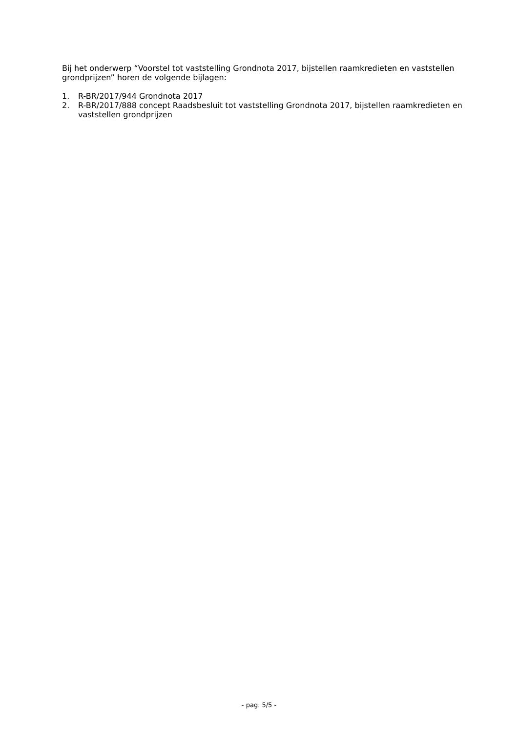Bij het onderwerp “Voorstel tot vaststelling Grondnota 2017, bijstellen raamkredieten en vaststellen grondprijzen” horen de volgende bijlagen:
1. R-BR/2017/944 Grondnota 2017
2. R-BR/2017/888 concept Raadsbesluit tot vaststelling Grondnota 2017, bijstellen raamkredieten en vaststellen grondprijzen
- pag. 5/5 -